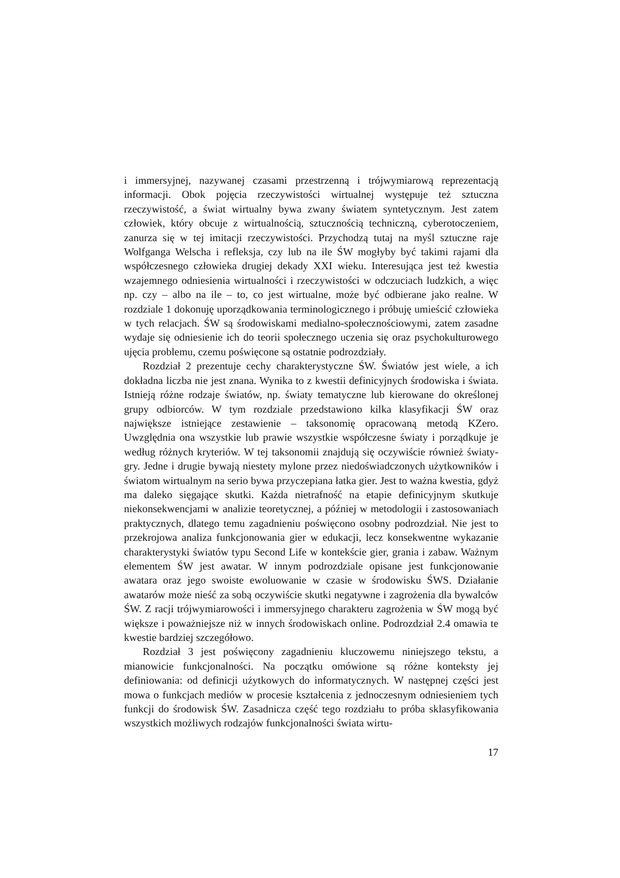i immersyjnej, nazywanej czasami przestrzenną i trójwymiarową reprezentacją informacji. Obok pojęcia rzeczywistości wirtualnej występuje też sztuczna rzeczywistość, a świat wirtualny bywa zwany światem syntetycznym. Jest zatem człowiek, który obcuje z wirtualnością, sztucznością techniczną, cyberotoczeniem, zanurza się w tej imitacji rzeczywistości. Przychodzą tutaj na myśl sztuczne raje Wolfganga Welscha i refleksja, czy lub na ile ŚW mogłyby być takimi rajami dla współczesnego człowieka drugiej dekady XXI wieku. Interesująca jest też kwestia wzajemnego odniesienia wirtualności i rzeczywistości w odczuciach ludzkich, a więc np. czy – albo na ile – to, co jest wirtualne, może być odbierane jako realne. W rozdziale 1 dokonuję uporządkowania terminologicznego i próbuję umieścić człowieka w tych relacjach. ŚW są środowiskami medialno-społecznościowymi, zatem zasadne wydaje się odniesienie ich do teorii społecznego uczenia się oraz psychokulturowego ujęcia problemu, czemu poświęcone są ostatnie podrozdziały.
Rozdział 2 prezentuje cechy charakterystyczne ŚW. Światów jest wiele, a ich dokładna liczba nie jest znana. Wynika to z kwestii definicyjnych środowiska i świata. Istnieją różne rodzaje światów, np. światy tematyczne lub kierowane do określonej grupy odbiorców. W tym rozdziale przedstawiono kilka klasyfikacji ŚW oraz największe istniejące zestawienie – taksonomię opracowaną metodą KZero. Uwzględnia ona wszystkie lub prawie wszystkie współczesne światy i porządkuje je według różnych kryteriów. W tej taksonomii znajdują się oczywiście również światy-gry. Jedne i drugie bywają niestety mylone przez niedoświadczonych użytkowników i światom wirtualnym na serio bywa przyczepiana łatka gier. Jest to ważna kwestia, gdyż ma daleko sięgające skutki. Każda nietrafność na etapie definicyjnym skutkuje niekonsekwencjami w analizie teoretycznej, a później w metodologii i zastosowaniach praktycznych, dlatego temu zagadnieniu poświęcono osobny podrozdział. Nie jest to przekrojowa analiza funkcjonowania gier w edukacji, lecz konsekwentne wykazanie charakterystyki światów typu Second Life w kontekście gier, grania i zabaw. Ważnym elementem ŚW jest awatar. W innym podrozdziale opisane jest funkcjonowanie awatara oraz jego swoiste ewoluowanie w czasie w środowisku ŚWS. Działanie awatarów może nieść za sobą oczywiście skutki negatywne i zagrożenia dla bywalców ŚW. Z racji trójwymiarowości i immersyjnego charakteru zagrożenia w ŚW mogą być większe i poważniejsze niż w innych środowiskach online. Podrozdział 2.4 omawia te kwestie bardziej szczegółowo.
Rozdział 3 jest poświęcony zagadnieniu kluczowemu niniejszego tekstu, a mianowicie funkcjonalności. Na początku omówione są różne konteksty jej definiowania: od definicji użytkowych do informatycznych. W następnej części jest mowa o funkcjach mediów w procesie kształcenia z jednoczesnym odniesieniem tych funkcji do środowisk ŚW. Zasadnicza część tego rozdziału to próba sklasyfikowania wszystkich możliwych rodzajów funkcjonalności świata wirtu-
17